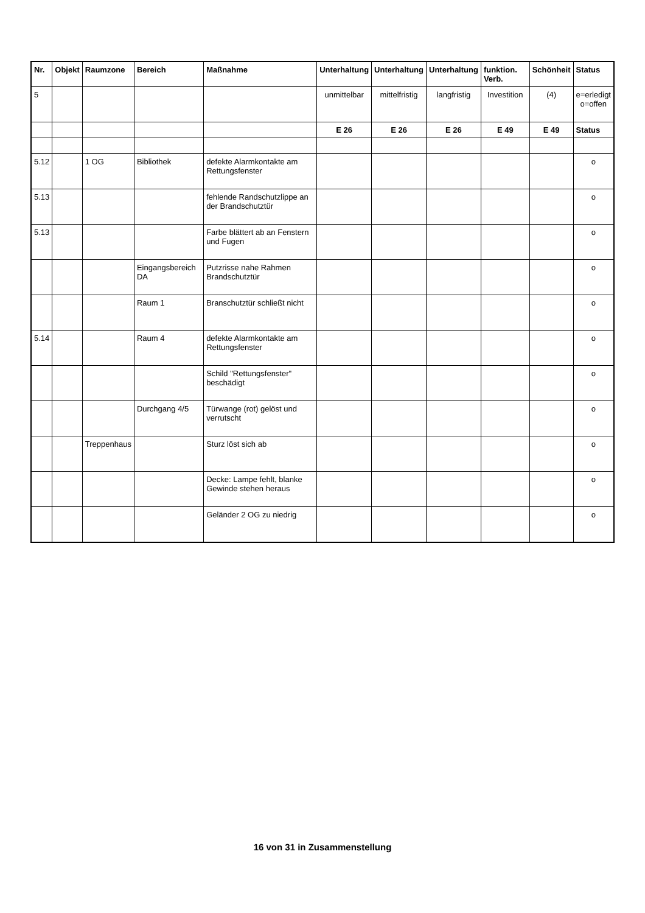| Nr. | Objekt | Raumzone | Bereich | Maßnahme | Unterhaltung | Unterhaltung | Unterhaltung | funktion. Verb. | Schönheit | Status |
| --- | --- | --- | --- | --- | --- | --- | --- | --- | --- | --- |
| 5 | | | | | unmittelbar | mittelfristig | langfristig | Investition | (4) | e=erledigt o=offen |
| | | | | | E 26 | E 26 | E 26 | E 49 | E 49 | Status |
| 5.12 | | 1 OG | Bibliothek | defekte Alarmkontakte am Rettungsfenster | | | | | | o |
| 5.13 | | | | fehlende Randschutzlippe an der Brandschutztür | | | | | | o |
| 5.13 | | | | Farbe blättert ab an Fenstern und Fugen | | | | | | o |
| | | | Eingangsbereich DA | Putzrisse nahe Rahmen Brandschutztür | | | | | | o |
| | | | Raum 1 | Branschutztür schließt nicht | | | | | | o |
| 5.14 | | | Raum 4 | defekte Alarmkontakte am Rettungsfenster | | | | | | o |
| | | | | Schild "Rettungsfenster" beschädigt | | | | | | o |
| | | | Durchgang 4/5 | Türwange (rot) gelöst und verrutscht | | | | | | o |
| | | Treppenhaus | | Sturz löst sich ab | | | | | | o |
| | | | | Decke: Lampe fehlt, blanke Gewinde stehen heraus | | | | | | o |
| | | | | Geländer 2 OG zu niedrig | | | | | | o |
16 von 31 in Zusammenstellung